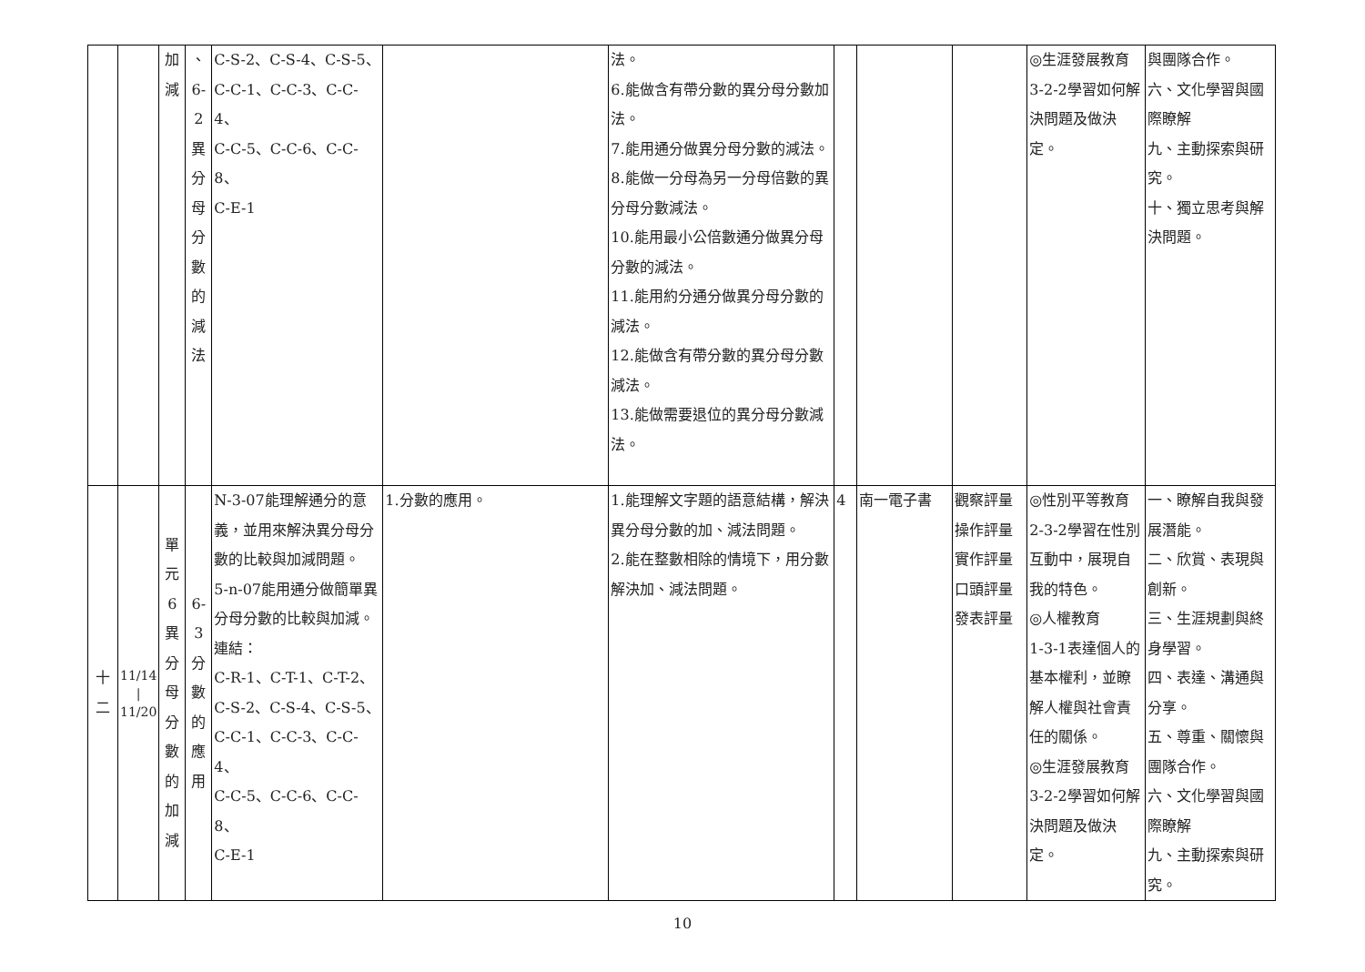| | | 加 減 | 、 6-2 異 分 母 分 數 的 減 法 | C-S-2、C-S-4、C-S-5、 C-C-1、C-C-3、C-C-4、 C-C-5、C-C-6、C-C-8、 C-E-1 | | 法。 6.能做含有帶分數的異分母分數加法。 7.能用通分做異分母分數的減法。 8.能做一分母為另一分母倍數的異分母分數減法。 10.能用最小公倍數通分做異分母分數的減法。 11.能用約分通分做異分母分數的減法。 12.能做含有帶分數的異分母分數減法。 13.能做需要退位的異分母分數減法。 | | | | ◎生涯發展教育3-2-2學習如何解決問題及做決定。 | 與團隊合作。 六、文化學習與國際瞭解 九、主動探索與研究。 十、獨立思考與解決問題。 |
| 十 二 | 11/14 / 11/20 | 單 元 6 異 分 母 分 數 的 加 減 | 6-3 分 數 的 應 用 | N-3-07能理解通分的意義，並用來解決異分母分數的比較與加減問題。 5-n-07能用通分做簡單異分母分數的比較與加減。 連結： C-R-1、C-T-1、C-T-2、 C-S-2、C-S-4、C-S-5、 C-C-1、C-C-3、C-C-4、 C-C-5、C-C-6、C-C-8、 C-E-1 | 1.分數的應用。 | 1.能理解文字題的語意結構，解決異分母分數的加、減法問題。 2.能在整數相除的情境下，用分數解決加、減法問題。 | 4 | 南一電子書 | 觀察評量 操作評量 實作評量 口頭評量 發表評量 | ◎性別平等教育2-3-2學習在性別互動中，展現自我的特色。 ◎人權教育 1-3-1表達個人的基本權利，並瞭解人權與社會責任的關係。 ◎生涯發展教育3-2-2學習如何解決問題及做決定。 | 一、瞭解自我與發展潛能。 二、欣賞、表現與創新。 三、生涯規劃與終身學習。 四、表達、溝通與分享。 五、尊重、關懷與團隊合作。 六、文化學習與國際瞭解 九、主動探索與研究。 |
10